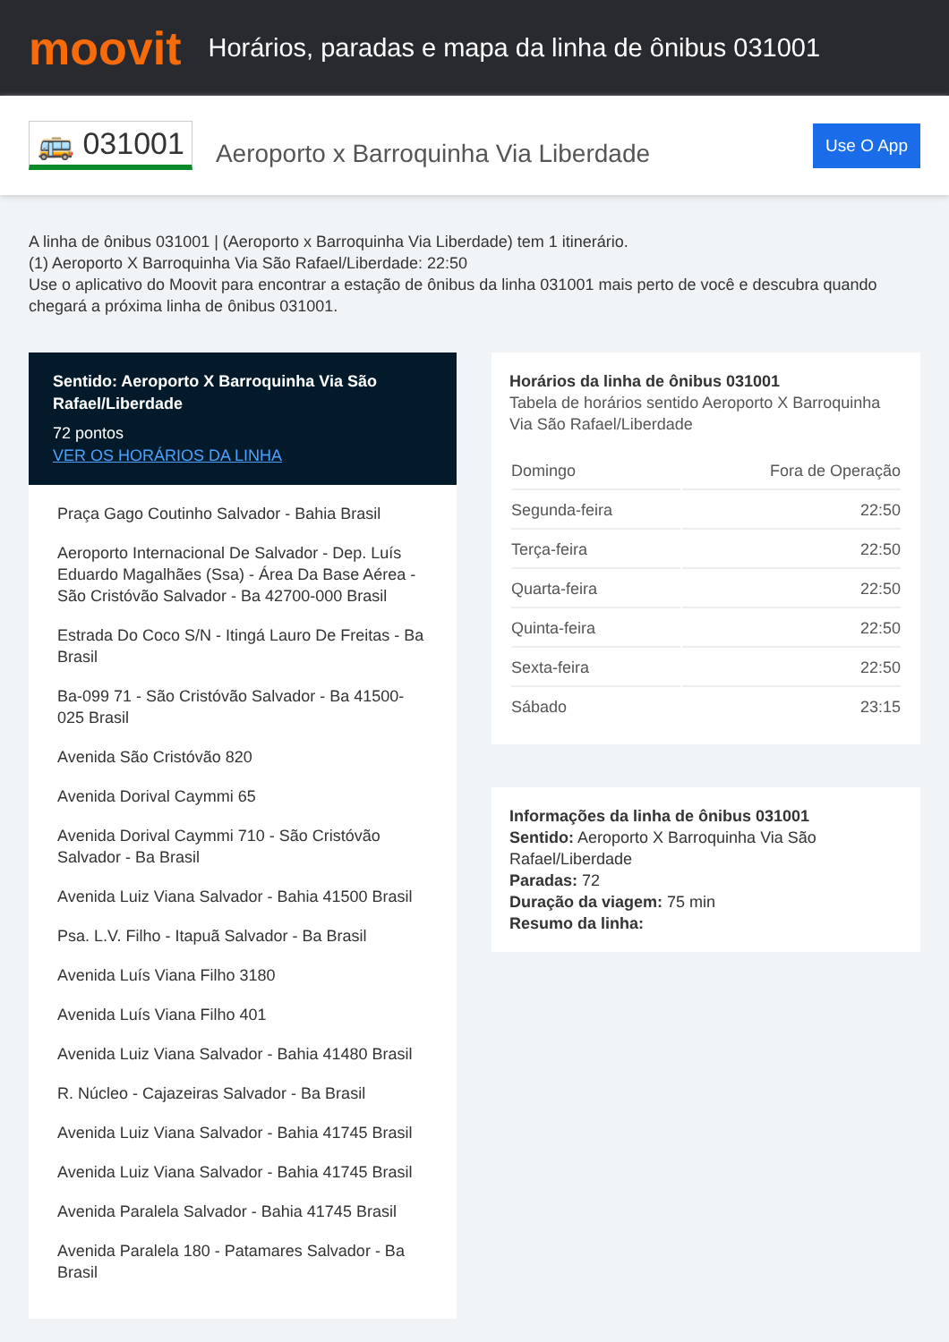moovit
Horários, paradas e mapa da linha de ônibus 031001
🚌 031001
Aeroporto x Barroquinha Via Liberdade
Use O App
A linha de ônibus 031001 | (Aeroporto x Barroquinha Via Liberdade) tem 1 itinerário.
(1) Aeroporto X Barroquinha Via São Rafael/Liberdade: 22:50
Use o aplicativo do Moovit para encontrar a estação de ônibus da linha 031001 mais perto de você e descubra quando chegará a próxima linha de ônibus 031001.
Sentido: Aeroporto X Barroquinha Via São Rafael/Liberdade
72 pontos
VER OS HORÁRIOS DA LINHA
Praça Gago Coutinho Salvador - Bahia Brasil
Aeroporto Internacional De Salvador - Dep. Luís Eduardo Magalhães (Ssa) - Área Da Base Aérea - São Cristóvão Salvador - Ba 42700-000 Brasil
Estrada Do Coco S/N - Itingá Lauro De Freitas - Ba Brasil
Ba-099 71 - São Cristóvão Salvador - Ba 41500-025 Brasil
Avenida São Cristóvão 820
Avenida Dorival Caymmi 65
Avenida Dorival Caymmi 710 - São Cristóvão Salvador - Ba Brasil
Avenida Luiz Viana Salvador - Bahia 41500 Brasil
Psa. L.V. Filho - Itapuã Salvador - Ba Brasil
Avenida Luís Viana Filho 3180
Avenida Luís Viana Filho 401
Avenida Luiz Viana Salvador - Bahia 41480 Brasil
R. Núcleo - Cajazeiras Salvador - Ba Brasil
Avenida Luiz Viana Salvador - Bahia 41745 Brasil
Avenida Luiz Viana Salvador - Bahia 41745 Brasil
Avenida Paralela Salvador - Bahia 41745 Brasil
Avenida Paralela 180 - Patamares Salvador - Ba Brasil
Horários da linha de ônibus 031001
Tabela de horários sentido Aeroporto X Barroquinha Via São Rafael/Liberdade
| Domingo | Fora de Operação |
| Segunda-feira | 22:50 |
| Terça-feira | 22:50 |
| Quarta-feira | 22:50 |
| Quinta-feira | 22:50 |
| Sexta-feira | 22:50 |
| Sábado | 23:15 |
Informações da linha de ônibus 031001
Sentido: Aeroporto X Barroquinha Via São Rafael/Liberdade
Paradas: 72
Duração da viagem: 75 min
Resumo da linha: